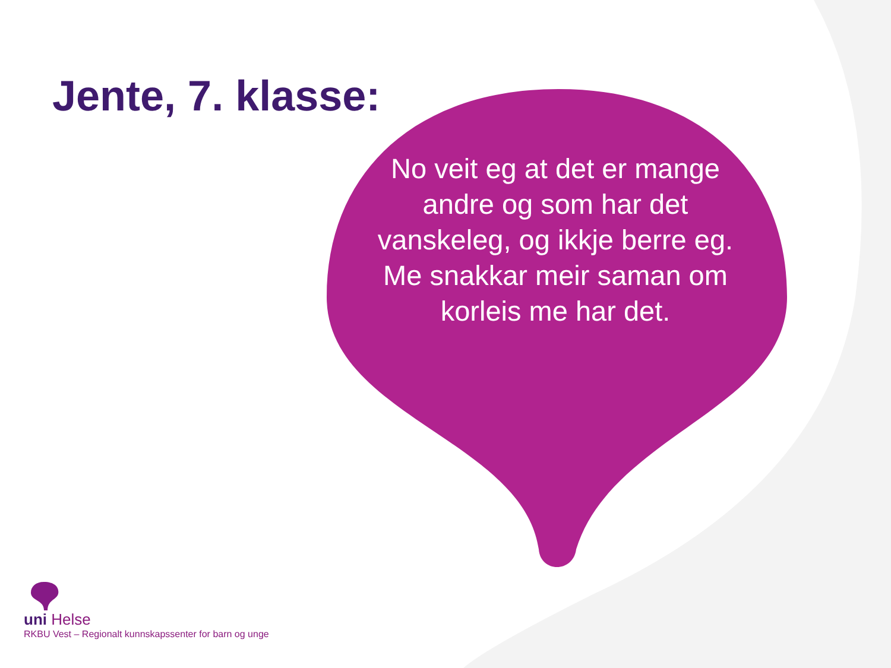Jente, 7. klasse:
No veit eg at det er mange andre og som har det vanskeleg, og ikkje berre eg.
Me snakkar meir saman om korleis me har det.
uni Helse
RKBU Vest – Regionalt kunnskapssenter for barn og unge